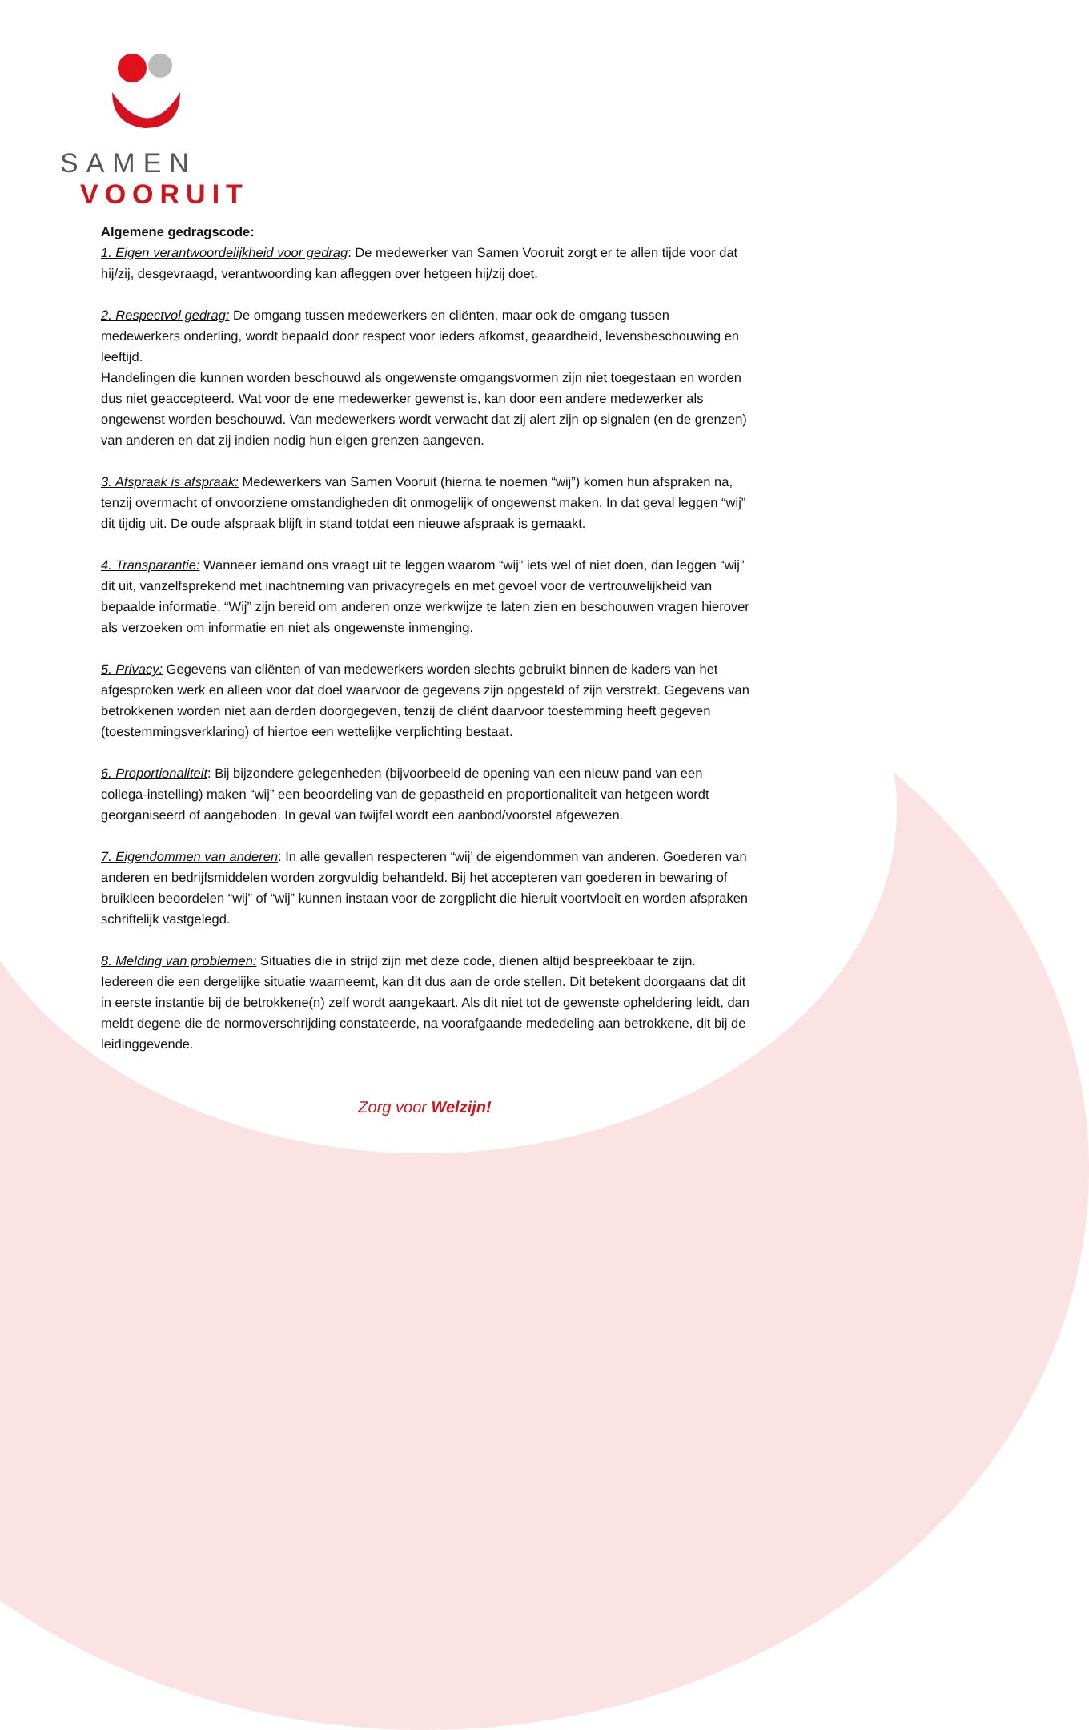SAMEN
VOORUIT
Algemene gedragscode:
1. Eigen verantwoordelijkheid voor gedrag: De medewerker van Samen Vooruit zorgt er te allen tijde voor dat hij/zij, desgevraagd, verantwoording kan afleggen over hetgeen hij/zij doet.
2. Respectvol gedrag: De omgang tussen medewerkers en cliënten, maar ook de omgang tussen medewerkers onderling, wordt bepaald door respect voor ieders afkomst, geaardheid, levensbeschouwing en leeftijd.
Handelingen die kunnen worden beschouwd als ongewenste omgangsvormen zijn niet toegestaan en worden dus niet geaccepteerd. Wat voor de ene medewerker gewenst is, kan door een andere medewerker als ongewenst worden beschouwd. Van medewerkers wordt verwacht dat zij alert zijn op signalen (en de grenzen) van anderen en dat zij indien nodig hun eigen grenzen aangeven.
3. Afspraak is afspraak: Medewerkers van Samen Vooruit (hierna te noemen “wij”) komen hun afspraken na, tenzij overmacht of onvoorziene omstandigheden dit onmogelijk of ongewenst maken. In dat geval leggen “wij” dit tijdig uit. De oude afspraak blijft in stand totdat een nieuwe afspraak is gemaakt.
4. Transparantie: Wanneer iemand ons vraagt uit te leggen waarom “wij” iets wel of niet doen, dan leggen “wij” dit uit, vanzelfsprekend met inachtneming van privacyregels en met gevoel voor de vertrouwelijkheid van bepaalde informatie. “Wij” zijn bereid om anderen onze werkwijze te laten zien en beschouwen vragen hierover als verzoeken om informatie en niet als ongewenste inmenging.
5. Privacy: Gegevens van cliënten of van medewerkers worden slechts gebruikt binnen de kaders van het afgesproken werk en alleen voor dat doel waarvoor de gegevens zijn opgesteld of zijn verstrekt. Gegevens van betrokkenen worden niet aan derden doorgegeven, tenzij de cliënt daarvoor toestemming heeft gegeven (toestemmingsverklaring) of hiertoe een wettelijke verplichting bestaat.
6. Proportionaliteit: Bij bijzondere gelegenheden (bijvoorbeeld de opening van een nieuw pand van een collega-instelling) maken “wij” een beoordeling van de gepastheid en proportionaliteit van hetgeen wordt georganiseerd of aangeboden. In geval van twijfel wordt een aanbod/voorstel afgewezen.
7. Eigendommen van anderen: In alle gevallen respecteren “wij’ de eigendommen van anderen. Goederen van anderen en bedrijfsmiddelen worden zorgvuldig behandeld. Bij het accepteren van goederen in bewaring of bruikleen beoordelen “wij” of “wij” kunnen instaan voor de zorgplicht die hieruit voortvloeit en worden afspraken schriftelijk vastgelegd.
8. Melding van problemen: Situaties die in strijd zijn met deze code, dienen altijd bespreekbaar te zijn. Iedereen die een dergelijke situatie waarneemt, kan dit dus aan de orde stellen. Dit betekent doorgaans dat dit in eerste instantie bij de betrokkene(n) zelf wordt aangekaart. Als dit niet tot de gewenste opheldering leidt, dan meldt degene die de normoverschrijding constateerde, na voorafgaande mededeling aan betrokkene, dit bij de leidinggevende.
Zorg voor Welzijn!